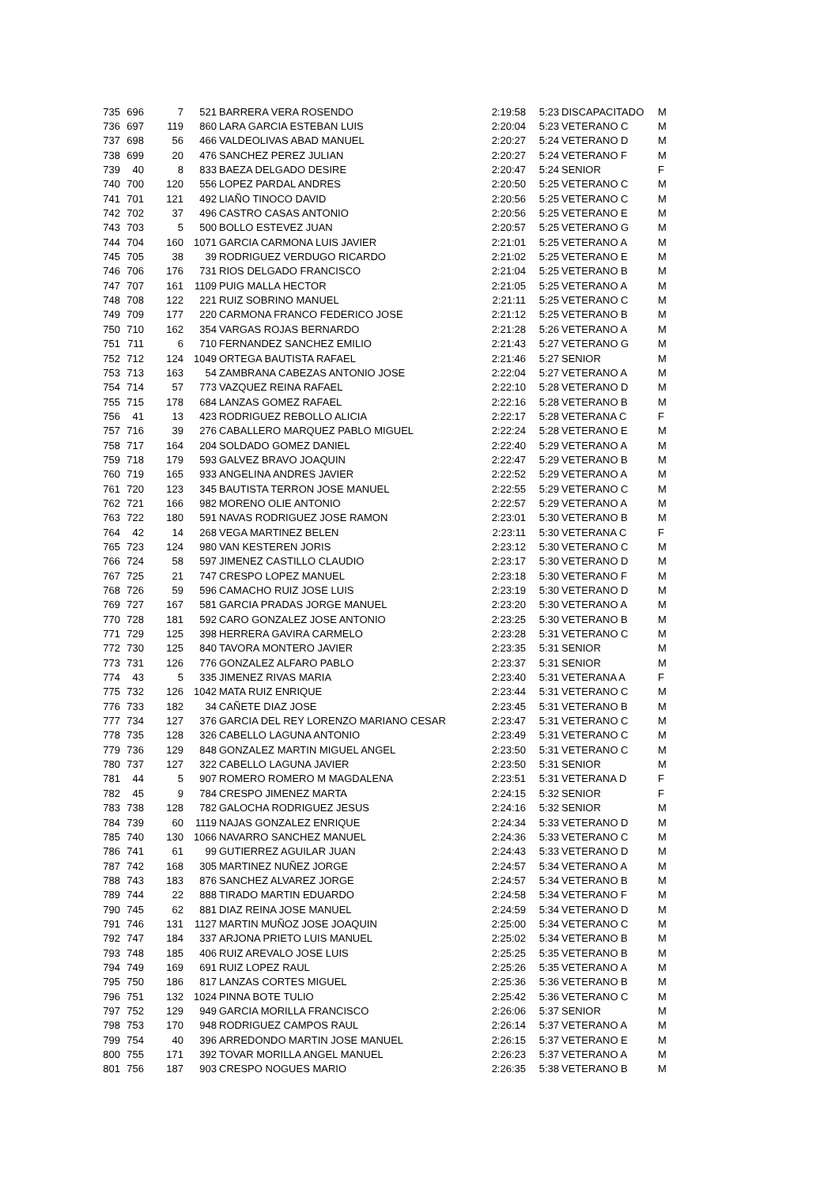| 735 | 696 | 7 | 521 | BARRERA VERA ROSENDO | 2:19:58 | 5:23 | DISCAPACITADO | M |
| 736 | 697 | 119 | 860 | LARA GARCIA ESTEBAN LUIS | 2:20:04 | 5:23 | VETERANO C | M |
| 737 | 698 | 56 | 466 | VALDEOLIVAS ABAD MANUEL | 2:20:27 | 5:24 | VETERANO D | M |
| 738 | 699 | 20 | 476 | SANCHEZ PEREZ JULIAN | 2:20:27 | 5:24 | VETERANO F | M |
| 739 | 40 | 8 | 833 | BAEZA DELGADO DESIRE | 2:20:47 | 5:24 | SENIOR | F |
| 740 | 700 | 120 | 556 | LOPEZ PARDAL ANDRES | 2:20:50 | 5:25 | VETERANO C | M |
| 741 | 701 | 121 | 492 | LIAÑO TINOCO DAVID | 2:20:56 | 5:25 | VETERANO C | M |
| 742 | 702 | 37 | 496 | CASTRO CASAS ANTONIO | 2:20:56 | 5:25 | VETERANO E | M |
| 743 | 703 | 5 | 500 | BOLLO ESTEVEZ JUAN | 2:20:57 | 5:25 | VETERANO G | M |
| 744 | 704 | 160 | 1071 | GARCIA CARMONA LUIS JAVIER | 2:21:01 | 5:25 | VETERANO A | M |
| 745 | 705 | 38 | 39 | RODRIGUEZ VERDUGO RICARDO | 2:21:02 | 5:25 | VETERANO E | M |
| 746 | 706 | 176 | 731 | RIOS DELGADO FRANCISCO | 2:21:04 | 5:25 | VETERANO B | M |
| 747 | 707 | 161 | 1109 | PUIG MALLA HECTOR | 2:21:05 | 5:25 | VETERANO A | M |
| 748 | 708 | 122 | 221 | RUIZ SOBRINO MANUEL | 2:21:11 | 5:25 | VETERANO C | M |
| 749 | 709 | 177 | 220 | CARMONA FRANCO FEDERICO JOSE | 2:21:12 | 5:25 | VETERANO B | M |
| 750 | 710 | 162 | 354 | VARGAS ROJAS BERNARDO | 2:21:28 | 5:26 | VETERANO A | M |
| 751 | 711 | 6 | 710 | FERNANDEZ SANCHEZ EMILIO | 2:21:43 | 5:27 | VETERANO G | M |
| 752 | 712 | 124 | 1049 | ORTEGA BAUTISTA RAFAEL | 2:21:46 | 5:27 | SENIOR | M |
| 753 | 713 | 163 | 54 | ZAMBRANA CABEZAS ANTONIO JOSE | 2:22:04 | 5:27 | VETERANO A | M |
| 754 | 714 | 57 | 773 | VAZQUEZ REINA RAFAEL | 2:22:10 | 5:28 | VETERANO D | M |
| 755 | 715 | 178 | 684 | LANZAS GOMEZ RAFAEL | 2:22:16 | 5:28 | VETERANO B | M |
| 756 | 41 | 13 | 423 | RODRIGUEZ REBOLLO ALICIA | 2:22:17 | 5:28 | VETERANA C | F |
| 757 | 716 | 39 | 276 | CABALLERO MARQUEZ PABLO MIGUEL | 2:22:24 | 5:28 | VETERANO E | M |
| 758 | 717 | 164 | 204 | SOLDADO GOMEZ DANIEL | 2:22:40 | 5:29 | VETERANO A | M |
| 759 | 718 | 179 | 593 | GALVEZ BRAVO JOAQUIN | 2:22:47 | 5:29 | VETERANO B | M |
| 760 | 719 | 165 | 933 | ANGELINA ANDRES JAVIER | 2:22:52 | 5:29 | VETERANO A | M |
| 761 | 720 | 123 | 345 | BAUTISTA TERRON JOSE MANUEL | 2:22:55 | 5:29 | VETERANO C | M |
| 762 | 721 | 166 | 982 | MORENO OLIE ANTONIO | 2:22:57 | 5:29 | VETERANO A | M |
| 763 | 722 | 180 | 591 | NAVAS RODRIGUEZ JOSE RAMON | 2:23:01 | 5:30 | VETERANO B | M |
| 764 | 42 | 14 | 268 | VEGA MARTINEZ BELEN | 2:23:11 | 5:30 | VETERANA C | F |
| 765 | 723 | 124 | 980 | VAN KESTEREN JORIS | 2:23:12 | 5:30 | VETERANO C | M |
| 766 | 724 | 58 | 597 | JIMENEZ CASTILLO CLAUDIO | 2:23:17 | 5:30 | VETERANO D | M |
| 767 | 725 | 21 | 747 | CRESPO LOPEZ MANUEL | 2:23:18 | 5:30 | VETERANO F | M |
| 768 | 726 | 59 | 596 | CAMACHO RUIZ JOSE LUIS | 2:23:19 | 5:30 | VETERANO D | M |
| 769 | 727 | 167 | 581 | GARCIA PRADAS JORGE MANUEL | 2:23:20 | 5:30 | VETERANO A | M |
| 770 | 728 | 181 | 592 | CARO GONZALEZ JOSE ANTONIO | 2:23:25 | 5:30 | VETERANO B | M |
| 771 | 729 | 125 | 398 | HERRERA GAVIRA CARMELO | 2:23:28 | 5:31 | VETERANO C | M |
| 772 | 730 | 125 | 840 | TAVORA MONTERO JAVIER | 2:23:35 | 5:31 | SENIOR | M |
| 773 | 731 | 126 | 776 | GONZALEZ ALFARO PABLO | 2:23:37 | 5:31 | SENIOR | M |
| 774 | 43 | 5 | 335 | JIMENEZ RIVAS MARIA | 2:23:40 | 5:31 | VETERANA A | F |
| 775 | 732 | 126 | 1042 | MATA RUIZ ENRIQUE | 2:23:44 | 5:31 | VETERANO C | M |
| 776 | 733 | 182 | 34 | CAÑETE DIAZ JOSE | 2:23:45 | 5:31 | VETERANO B | M |
| 777 | 734 | 127 | 376 | GARCIA DEL REY LORENZO MARIANO CESAR | 2:23:47 | 5:31 | VETERANO C | M |
| 778 | 735 | 128 | 326 | CABELLO LAGUNA ANTONIO | 2:23:49 | 5:31 | VETERANO C | M |
| 779 | 736 | 129 | 848 | GONZALEZ MARTIN MIGUEL ANGEL | 2:23:50 | 5:31 | VETERANO C | M |
| 780 | 737 | 127 | 322 | CABELLO LAGUNA JAVIER | 2:23:50 | 5:31 | SENIOR | M |
| 781 | 44 | 5 | 907 | ROMERO ROMERO M MAGDALENA | 2:23:51 | 5:31 | VETERANA D | F |
| 782 | 45 | 9 | 784 | CRESPO JIMENEZ MARTA | 2:24:15 | 5:32 | SENIOR | F |
| 783 | 738 | 128 | 782 | GALOCHA RODRIGUEZ JESUS | 2:24:16 | 5:32 | SENIOR | M |
| 784 | 739 | 60 | 1119 | NAJAS GONZALEZ ENRIQUE | 2:24:34 | 5:33 | VETERANO D | M |
| 785 | 740 | 130 | 1066 | NAVARRO SANCHEZ MANUEL | 2:24:36 | 5:33 | VETERANO C | M |
| 786 | 741 | 61 | 99 | GUTIERREZ AGUILAR JUAN | 2:24:43 | 5:33 | VETERANO D | M |
| 787 | 742 | 168 | 305 | MARTINEZ NUÑEZ JORGE | 2:24:57 | 5:34 | VETERANO A | M |
| 788 | 743 | 183 | 876 | SANCHEZ ALVAREZ JORGE | 2:24:57 | 5:34 | VETERANO B | M |
| 789 | 744 | 22 | 888 | TIRADO MARTIN EDUARDO | 2:24:58 | 5:34 | VETERANO F | M |
| 790 | 745 | 62 | 881 | DIAZ REINA JOSE MANUEL | 2:24:59 | 5:34 | VETERANO D | M |
| 791 | 746 | 131 | 1127 | MARTIN MUÑOZ JOSE JOAQUIN | 2:25:00 | 5:34 | VETERANO C | M |
| 792 | 747 | 184 | 337 | ARJONA PRIETO LUIS MANUEL | 2:25:02 | 5:34 | VETERANO B | M |
| 793 | 748 | 185 | 406 | RUIZ AREVALO JOSE LUIS | 2:25:25 | 5:35 | VETERANO B | M |
| 794 | 749 | 169 | 691 | RUIZ LOPEZ RAUL | 2:25:26 | 5:35 | VETERANO A | M |
| 795 | 750 | 186 | 817 | LANZAS CORTES MIGUEL | 2:25:36 | 5:36 | VETERANO B | M |
| 796 | 751 | 132 | 1024 | PINNA BOTE TULIO | 2:25:42 | 5:36 | VETERANO C | M |
| 797 | 752 | 129 | 949 | GARCIA MORILLA FRANCISCO | 2:26:06 | 5:37 | SENIOR | M |
| 798 | 753 | 170 | 948 | RODRIGUEZ CAMPOS RAUL | 2:26:14 | 5:37 | VETERANO A | M |
| 799 | 754 | 40 | 396 | ARREDONDO MARTIN JOSE MANUEL | 2:26:15 | 5:37 | VETERANO E | M |
| 800 | 755 | 171 | 392 | TOVAR MORILLA ANGEL MANUEL | 2:26:23 | 5:37 | VETERANO A | M |
| 801 | 756 | 187 | 903 | CRESPO NOGUES MARIO | 2:26:35 | 5:38 | VETERANO B | M |